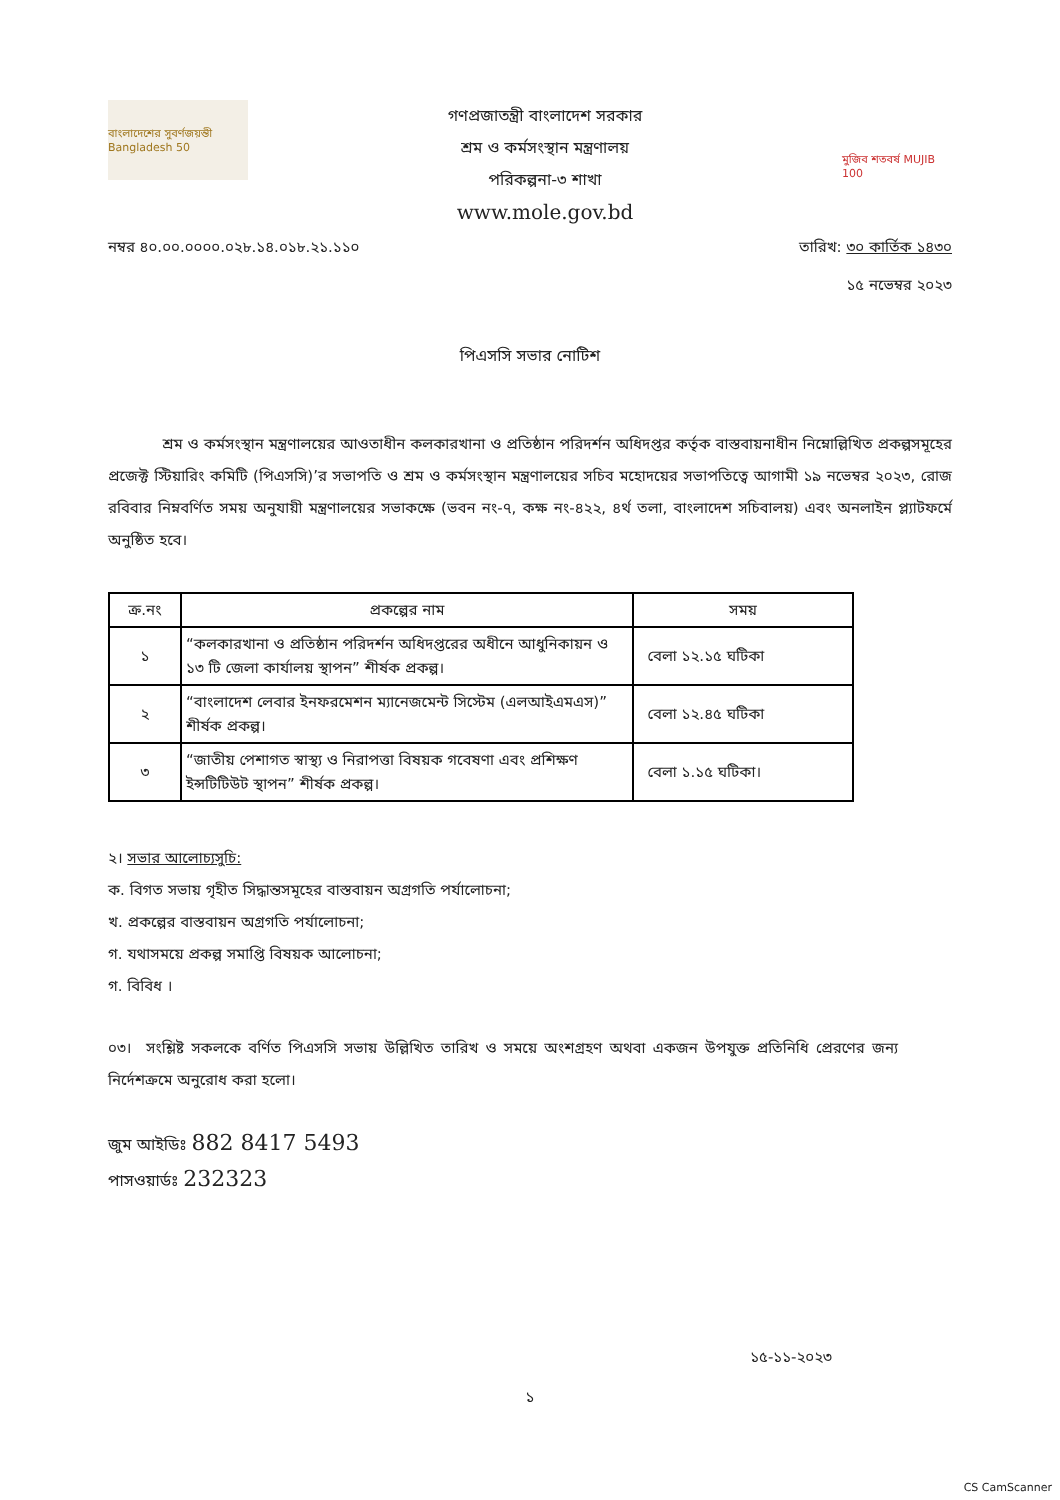বাংলাদেশের সুবর্ণজয়ন্তী Bangladesh 50
গণপ্রজাতন্ত্রী বাংলাদেশ সরকার
শ্রম ও কর্মসংস্থান মন্ত্রণালয়
পরিকল্পনা-৩ শাখা
www.mole.gov.bd
মুজিব শতবর্ষ MUJIB 100
নম্বর ৪০.০০.০০০০.০২৮.১৪.০১৮.২১.১১০
তারিখ: ৩০ কার্তিক ১৪৩০
১৫ নভেম্বর ২০২৩
পিএসসি সভার নোটিশ
শ্রম ও কর্মসংস্থান মন্ত্রণালয়ের আওতাধীন কলকারখানা ও প্রতিষ্ঠান পরিদর্শন অধিদপ্তর কর্তৃক বাস্তবায়নাধীন নিম্নোল্লিখিত প্রকল্পসমূহের প্রজেক্ট স্টিয়ারিং কমিটি (পিএসসি)’র সভাপতি ও শ্রম ও কর্মসংস্থান মন্ত্রণালয়ের সচিব মহোদয়ের সভাপতিত্বে আগামী ১৯ নভেম্বর ২০২৩, রোজ রবিবার নিম্নবর্ণিত সময় অনুযায়ী মন্ত্রণালয়ের সভাকক্ষে (ভবন নং-৭, কক্ষ নং-৪২২, ৪র্থ তলা, বাংলাদেশ সচিবালয়) এবং অনলাইন প্ল্যাটফর্মে অনুষ্ঠিত হবে।
| ক্র.নং | প্রকল্পের নাম | সময় |
| --- | --- | --- |
| ১ | “কলকারখানা ও প্রতিষ্ঠান পরিদর্শন অধিদপ্তরের অধীনে আধুনিকায়ন ও ১৩ টি জেলা কার্যালয় স্থাপন” শীর্ষক প্রকল্প। | বেলা ১২.১৫ ঘটিকা |
| ২ | “বাংলাদেশ লেবার ইনফরমেশন ম্যানেজমেন্ট সিস্টেম (এলআইএমএস)” শীর্ষক প্রকল্প। | বেলা ১২.৪৫ ঘটিকা |
| ৩ | “জাতীয় পেশাগত স্বাস্থ্য ও নিরাপত্তা বিষয়ক গবেষণা এবং প্রশিক্ষণ ইন্সটিটিউট স্থাপন” শীর্ষক প্রকল্প। | বেলা ১.১৫ ঘটিকা। |
২। সভার আলোচ্যসুচি:
ক. বিগত সভায় গৃহীত সিদ্ধান্তসমূহের বাস্তবায়ন অগ্রগতি পর্যালোচনা;
খ. প্রকল্পের বাস্তবায়ন অগ্রগতি পর্যালোচনা;
গ. যথাসময়ে প্রকল্প সমাপ্তি বিষয়ক আলোচনা;
গ. বিবিধ ।
০৩। সংশ্লিষ্ট সকলকে বর্ণিত পিএসসি সভায় উল্লিখিত তারিখ ও সময়ে অংশগ্রহণ অথবা একজন উপযুক্ত প্রতিনিধি প্রেরণের জন্য নির্দেশক্রমে অনুরোধ করা হলো।
জুম আইডিঃ 882 8417 5493
পাসওয়ার্ডঃ 232323
১৫-১১-২০২৩
১
CS CamScanner